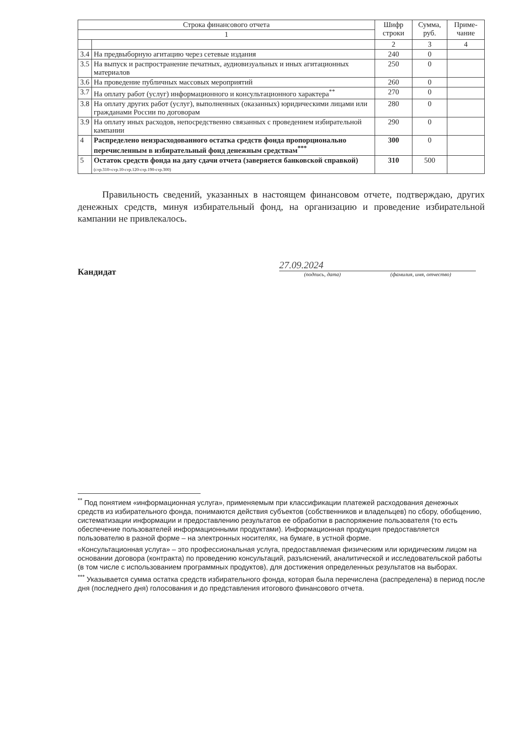| Строка финансового отчета | | Шифр строки | Сумма, руб. | Приме-чание |
| --- | --- | --- | --- | --- |
| 1 | | | | |
| | | 2 | 3 | 4 |
| 3.4 | На предвыборную агитацию через сетевые издания | 240 | 0 | |
| 3.5 | На выпуск и распространение печатных, аудиовизуальных и иных агитационных материалов | 250 | 0 | |
| 3.6 | На проведение публичных массовых мероприятий | 260 | 0 | |
| 3.7 | На оплату работ (услуг) информационного и консультационного характера<sup>**</sup> | 270 | 0 | |
| 3.8 | На оплату других работ (услуг), выполненных (оказанных) юридическими лицами или гражданами России по договорам | 280 | 0 | |
| 3.9 | На оплату иных расходов, непосредственно связанных с проведением избирательной кампании | 290 | 0 | |
| 4 | Распределено неизрасходованного остатка средств фонда пропорционально перечисленным в избирательный фонд денежным средствам<sup>***</sup> | 300 | 0 | |
| 5 | Остаток средств фонда на дату сдачи отчета (заверяется банковской справкой) (стр.310=стр.10-стр.120-стр.190-стр.300) | 310 | 500 | |
Правильность сведений, указанных в настоящем финансовом отчете, подтверждаю, других денежных средств, минуя избирательный фонд, на организацию и проведение избирательной кампании не привлекалось.
Кандидат
27.09.2024
(подпись, дата) (фамилия, имя, отчество)
<sup>**</sup> Под понятием «информационная услуга», применяемым при классификации платежей расходования денежных средств из избирательного фонда, понимаются действия субъектов (собственников и владельцев) по сбору, обобщению, систематизации информации и предоставлению результатов ее обработки в распоряжение пользователя (то есть обеспечение пользователей информационными продуктами). Информационная продукция предоставляется пользователю в разной форме – на электронных носителях, на бумаге, в устной форме.
«Консультационная услуга» – это профессиональная услуга, предоставляемая физическим или юридическим лицом на основании договора (контракта) по проведению консультаций, разъяснений, аналитической и исследовательской работы (в том числе с использованием программных продуктов), для достижения определенных результатов на выборах.
<sup>***</sup> Указывается сумма остатка средств избирательного фонда, которая была перечислена (распределена) в период после дня (последнего дня) голосования и до представления итогового финансового отчета.